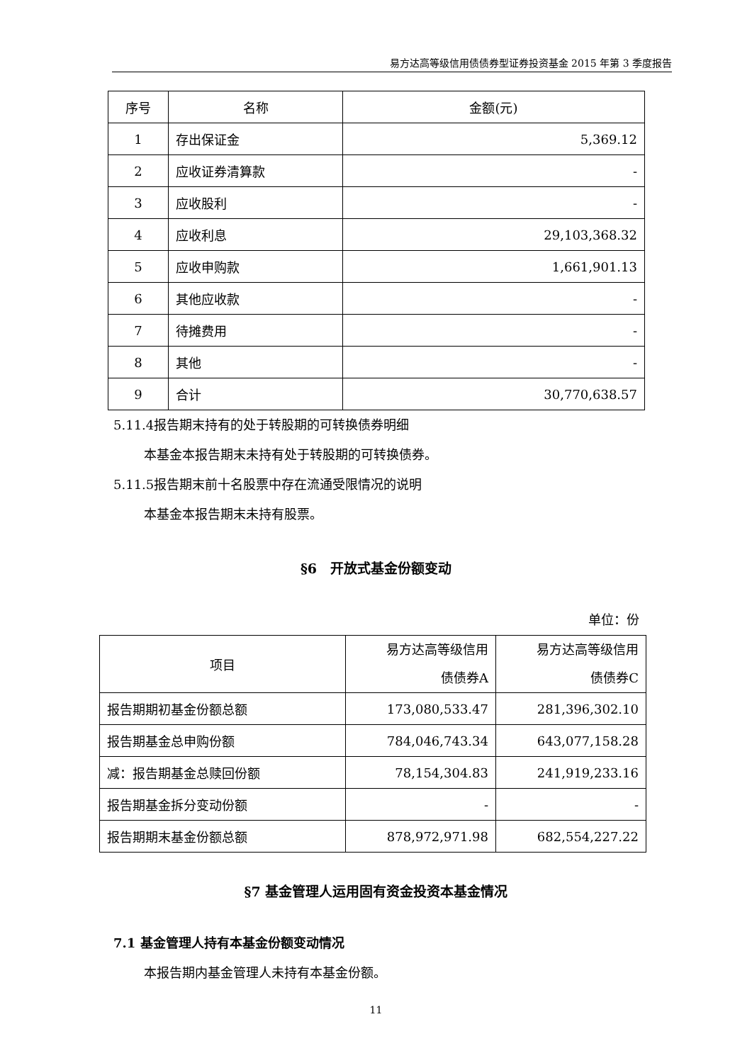易方达高等级信用债债券型证券投资基金 2015 年第 3 季度报告
| 序号 | 名称 | 金额(元) |
| --- | --- | --- |
| 1 | 存出保证金 | 5,369.12 |
| 2 | 应收证券清算款 | - |
| 3 | 应收股利 | - |
| 4 | 应收利息 | 29,103,368.32 |
| 5 | 应收申购款 | 1,661,901.13 |
| 6 | 其他应收款 | - |
| 7 | 待摊费用 | - |
| 8 | 其他 | - |
| 9 | 合计 | 30,770,638.57 |
5.11.4报告期末持有的处于转股期的可转换债券明细
本基金本报告期末未持有处于转股期的可转换债券。
5.11.5报告期末前十名股票中存在流通受限情况的说明
本基金本报告期末未持有股票。
§6　开放式基金份额变动
单位：份
| 项目 | 易方达高等级信用 债债券A | 易方达高等级信用 债债券C |
| 报告期期初基金份额总额 | 173,080,533.47 | 281,396,302.10 |
| 报告期基金总申购份额 | 784,046,743.34 | 643,077,158.28 |
| 减：报告期基金总赎回份额 | 78,154,304.83 | 241,919,233.16 |
| 报告期基金拆分变动份额 | - | - |
| 报告期期末基金份额总额 | 878,972,971.98 | 682,554,227.22 |
§7 基金管理人运用固有资金投资本基金情况
7.1 基金管理人持有本基金份额变动情况
本报告期内基金管理人未持有本基金份额。
11